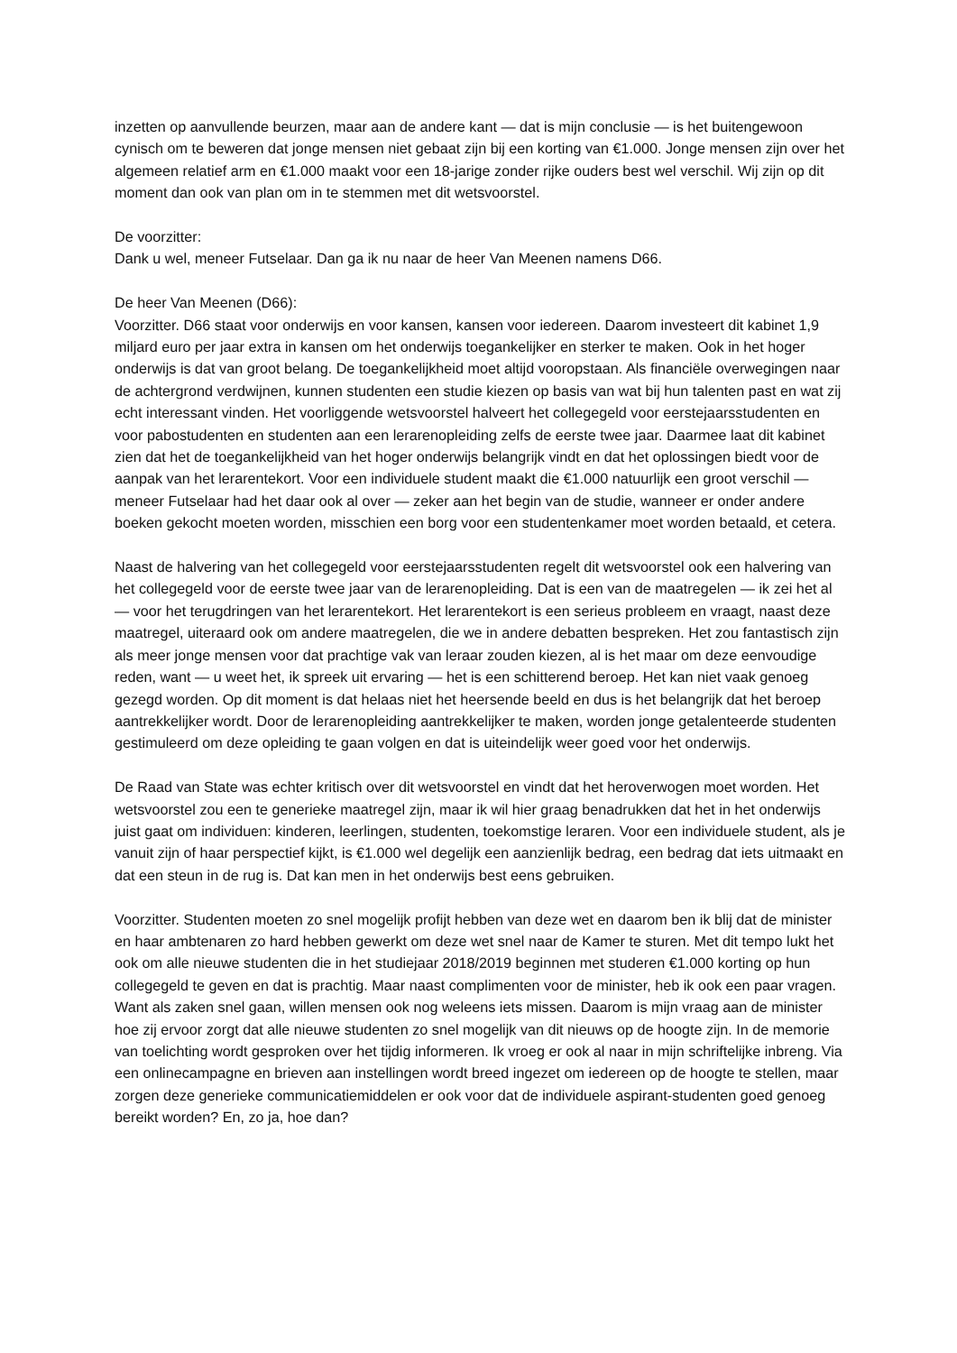inzetten op aanvullende beurzen, maar aan de andere kant — dat is mijn conclusie — is het buitengewoon cynisch om te beweren dat jonge mensen niet gebaat zijn bij een korting van €1.000. Jonge mensen zijn over het algemeen relatief arm en €1.000 maakt voor een 18-jarige zonder rijke ouders best wel verschil. Wij zijn op dit moment dan ook van plan om in te stemmen met dit wetsvoorstel.
De voorzitter:
Dank u wel, meneer Futselaar. Dan ga ik nu naar de heer Van Meenen namens D66.
De heer Van Meenen (D66):
Voorzitter. D66 staat voor onderwijs en voor kansen, kansen voor iedereen. Daarom investeert dit kabinet 1,9 miljard euro per jaar extra in kansen om het onderwijs toegankelijker en sterker te maken. Ook in het hoger onderwijs is dat van groot belang. De toegankelijkheid moet altijd vooropstaan. Als financiële overwegingen naar de achtergrond verdwijnen, kunnen studenten een studie kiezen op basis van wat bij hun talenten past en wat zij echt interessant vinden. Het voorliggende wetsvoorstel halveert het collegegeld voor eerstejaarsstudenten en voor pabostudenten en studenten aan een lerarenopleiding zelfs de eerste twee jaar. Daarmee laat dit kabinet zien dat het de toegankelijkheid van het hoger onderwijs belangrijk vindt en dat het oplossingen biedt voor de aanpak van het lerarentekort. Voor een individuele student maakt die €1.000 natuurlijk een groot verschil — meneer Futselaar had het daar ook al over — zeker aan het begin van de studie, wanneer er onder andere boeken gekocht moeten worden, misschien een borg voor een studentenkamer moet worden betaald, et cetera.
Naast de halvering van het collegegeld voor eerstejaarsstudenten regelt dit wetsvoorstel ook een halvering van het collegegeld voor de eerste twee jaar van de lerarenopleiding. Dat is een van de maatregelen — ik zei het al — voor het terugdringen van het lerarentekort. Het lerarentekort is een serieus probleem en vraagt, naast deze maatregel, uiteraard ook om andere maatregelen, die we in andere debatten bespreken. Het zou fantastisch zijn als meer jonge mensen voor dat prachtige vak van leraar zouden kiezen, al is het maar om deze eenvoudige reden, want — u weet het, ik spreek uit ervaring — het is een schitterend beroep. Het kan niet vaak genoeg gezegd worden. Op dit moment is dat helaas niet het heersende beeld en dus is het belangrijk dat het beroep aantrekkelijker wordt. Door de lerarenopleiding aantrekkelijker te maken, worden jonge getalenteerde studenten gestimuleerd om deze opleiding te gaan volgen en dat is uiteindelijk weer goed voor het onderwijs.
De Raad van State was echter kritisch over dit wetsvoorstel en vindt dat het heroverwogen moet worden. Het wetsvoorstel zou een te generieke maatregel zijn, maar ik wil hier graag benadrukken dat het in het onderwijs juist gaat om individuen: kinderen, leerlingen, studenten, toekomstige leraren. Voor een individuele student, als je vanuit zijn of haar perspectief kijkt, is €1.000 wel degelijk een aanzienlijk bedrag, een bedrag dat iets uitmaakt en dat een steun in de rug is. Dat kan men in het onderwijs best eens gebruiken.
Voorzitter. Studenten moeten zo snel mogelijk profijt hebben van deze wet en daarom ben ik blij dat de minister en haar ambtenaren zo hard hebben gewerkt om deze wet snel naar de Kamer te sturen. Met dit tempo lukt het ook om alle nieuwe studenten die in het studiejaar 2018/2019 beginnen met studeren €1.000 korting op hun collegegeld te geven en dat is prachtig. Maar naast complimenten voor de minister, heb ik ook een paar vragen. Want als zaken snel gaan, willen mensen ook nog weleens iets missen. Daarom is mijn vraag aan de minister hoe zij ervoor zorgt dat alle nieuwe studenten zo snel mogelijk van dit nieuws op de hoogte zijn. In de memorie van toelichting wordt gesproken over het tijdig informeren. Ik vroeg er ook al naar in mijn schriftelijke inbreng. Via een onlinecampagne en brieven aan instellingen wordt breed ingezet om iedereen op de hoogte te stellen, maar zorgen deze generieke communicatiemiddelen er ook voor dat de individuele aspirant-studenten goed genoeg bereikt worden? En, zo ja, hoe dan?